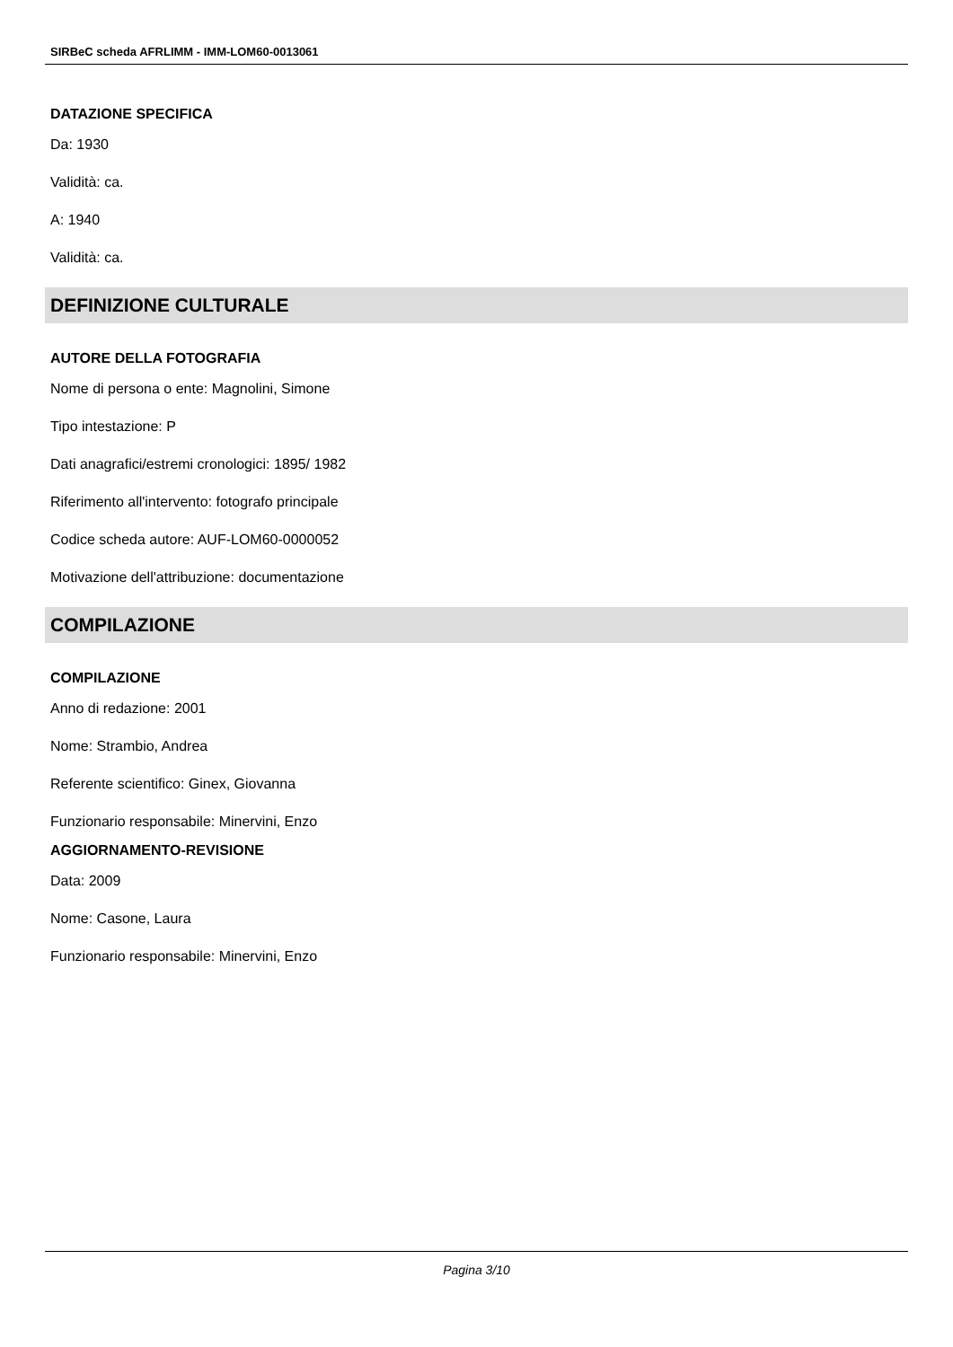SIRBeC scheda AFRLIMM - IMM-LOM60-0013061
DATAZIONE SPECIFICA
Da: 1930
Validità: ca.
A: 1940
Validità: ca.
DEFINIZIONE CULTURALE
AUTORE DELLA FOTOGRAFIA
Nome di persona o ente: Magnolini, Simone
Tipo intestazione: P
Dati anagrafici/estremi cronologici: 1895/ 1982
Riferimento all'intervento: fotografo principale
Codice scheda autore: AUF-LOM60-0000052
Motivazione dell'attribuzione: documentazione
COMPILAZIONE
COMPILAZIONE
Anno di redazione: 2001
Nome: Strambio, Andrea
Referente scientifico: Ginex, Giovanna
Funzionario responsabile: Minervini, Enzo
AGGIORNAMENTO-REVISIONE
Data: 2009
Nome: Casone, Laura
Funzionario responsabile: Minervini, Enzo
Pagina 3/10